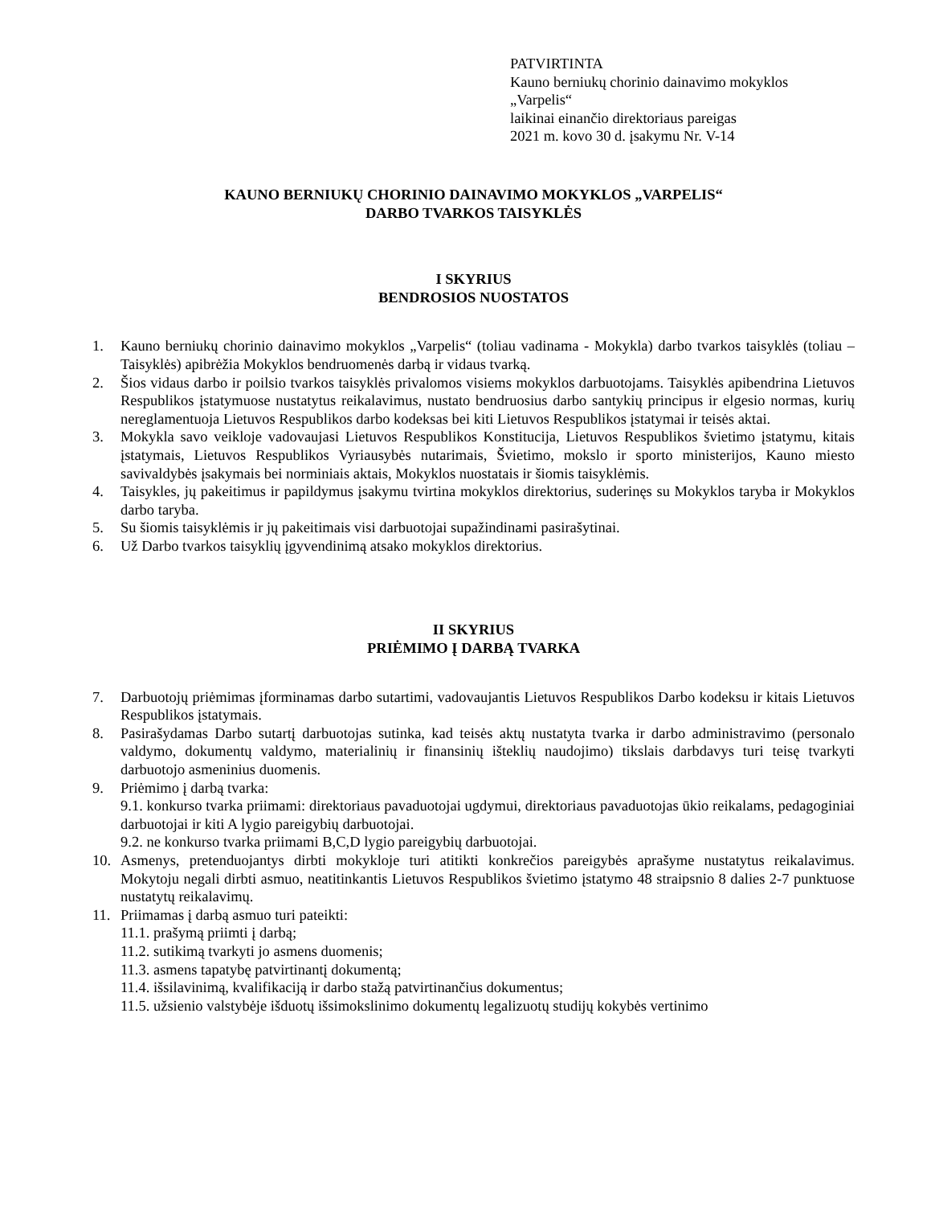PATVIRTINTA
Kauno berniukų chorinio dainavimo mokyklos
„Varpelis“
laikinai einančio direktoriaus pareigas
2021 m. kovo 30 d. įsakymu Nr. V-14
KAUNO BERNIUKŲ CHORINIO DAINAVIMO MOKYKLOS „VARPELIS“
DARBO TVARKOS TAISYKLĖS
I SKYRIUS
BENDROSIOS NUOSTATOS
1. Kauno berniukų chorinio dainavimo mokyklos „Varpelis“ (toliau vadinama - Mokykla) darbo tvarkos taisyklės (toliau – Taisyklės) apibrėžia Mokyklos bendruomenės darbą ir vidaus tvarką.
2. Šios vidaus darbo ir poilsio tvarkos taisyklės privalomos visiems mokyklos darbuotojams. Taisyklės apibendrina Lietuvos Respublikos įstatymuose nustatytus reikalavimus, nustato bendruosius darbo santykių principus ir elgesio normas, kurių nereglamentuoja Lietuvos Respublikos darbo kodeksas bei kiti Lietuvos Respublikos įstatymai ir teisės aktai.
3. Mokykla savo veikloje vadovaujasi Lietuvos Respublikos Konstitucija, Lietuvos Respublikos švietimo įstatymu, kitais įstatymais, Lietuvos Respublikos Vyriausybės nutarimais, Švietimo, mokslo ir sporto ministerijos, Kauno miesto savivaldybės įsakymais bei norminiais aktais, Mokyklos nuostatais ir šiomis taisyklėmis.
4. Taisykles, jų pakeitimus ir papildymus įsakymu tvirtina mokyklos direktorius, suderinęs su Mokyklos taryba ir Mokyklos darbo taryba.
5. Su šiomis taisyklėmis ir jų pakeitimais visi darbuotojai supažindinami pasirašytinai.
6. Už Darbo tvarkos taisyklių įgyvendinimą atsako mokyklos direktorius.
II SKYRIUS
PRIĖMIMO Į DARBĄ TVARKA
7. Darbuotojų priėmimas įforminamas darbo sutartimi, vadovaujantis Lietuvos Respublikos Darbo kodeksu ir kitais Lietuvos Respublikos įstatymais.
8. Pasirašydamas Darbo sutartį darbuotojas sutinka, kad teisės aktų nustatyta tvarka ir darbo administravimo (personalo valdymo, dokumentų valdymo, materialinių ir finansinių išteklių naudojimo) tikslais darbdavys turi teisę tvarkyti darbuotojo asmeninius duomenis.
9. Priėmimo į darbą tvarka:
9.1. konkurso tvarka priimami: direktoriaus pavaduotojai ugdymui, direktoriaus pavaduotojas ūkio reikalams, pedagoginiai darbuotojai ir kiti A lygio pareigybių darbuotojai.
9.2. ne konkurso tvarka priimami B,C,D lygio pareigybių darbuotojai.
10. Asmenys, pretenduojantys dirbti mokykloje turi atitikti konkrečios pareigybės aprašyme nustatytus reikalavimus. Mokytoju negali dirbti asmuo, neatitinkantis Lietuvos Respublikos švietimo įstatymo 48 straipsnio 8 dalies 2-7 punktuose nustatytų reikalavimų.
11. Priimamas į darbą asmuo turi pateikti:
11.1. prašymą priimti į darbą;
11.2. sutikimą tvarkyti jo asmens duomenis;
11.3. asmens tapatybę patvirtinantį dokumentą;
11.4. išsilavinimą, kvalifikaciją ir darbo stažą patvirtinančius dokumentus;
11.5. užsienio valstybėje išduotų išsimokslinimo dokumentų legalizuotų studijų kokybės vertinimo